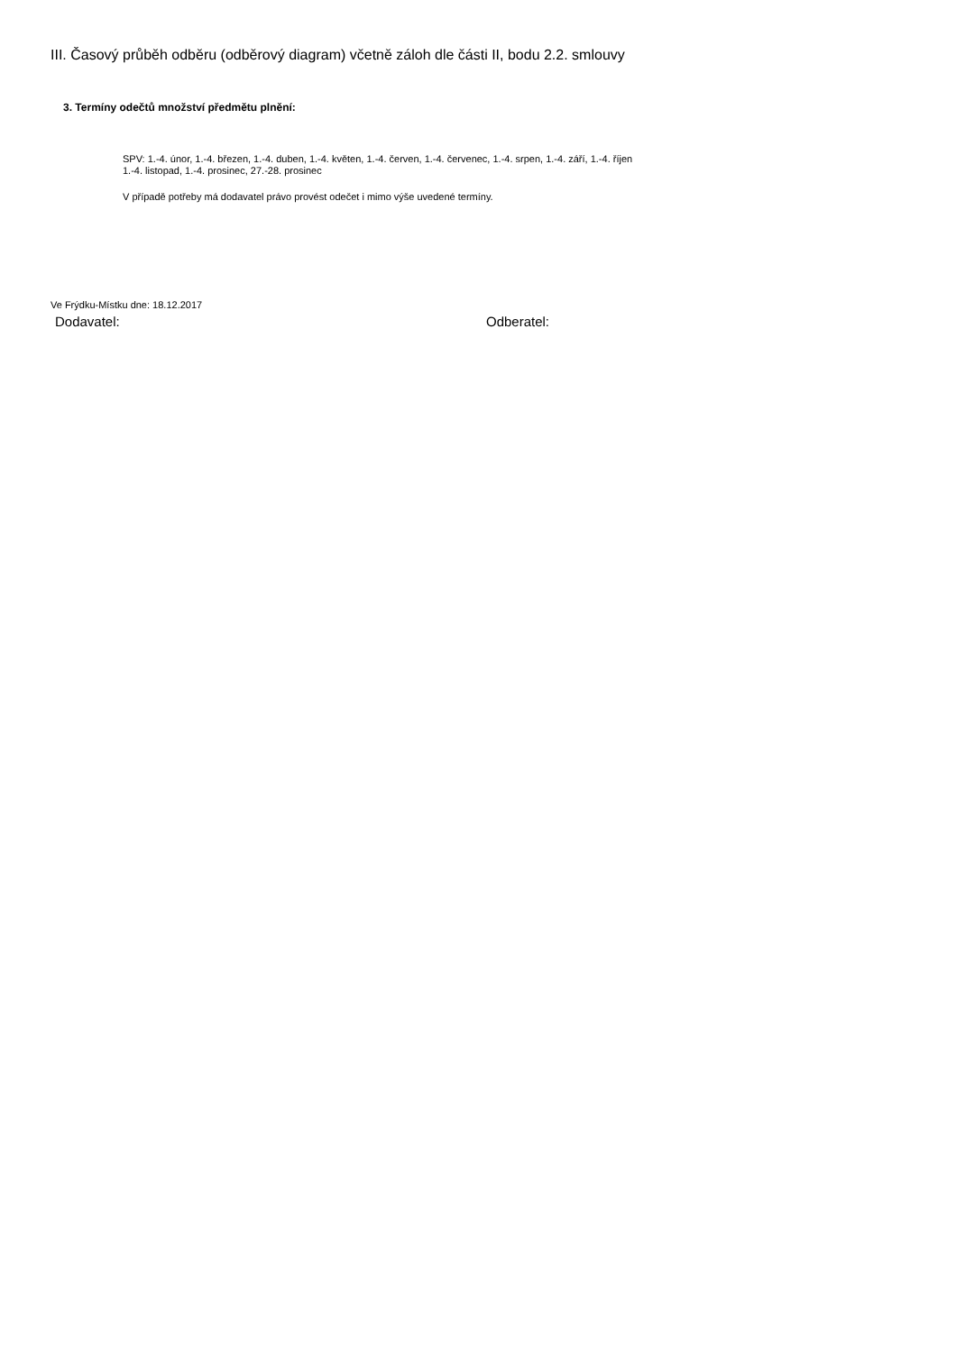III. Časový průběh odběru (odběrový diagram) včetně záloh dle části II, bodu 2.2. smlouvy
3. Termíny odečtů množství předmětu plnění:
SPV: 1.-4. únor, 1.-4. březen, 1.-4. duben, 1.-4. květen, 1.-4. červen, 1.-4. červenec, 1.-4. srpen, 1.-4. září, 1.-4. říjen
1.-4. listopad, 1.-4. prosinec, 27.-28. prosinec
V případě potřeby má dodavatel právo provést odečet i mimo výše uvedené termíny.
Ve Frýdku-Místku dne: 18.12.2017
Dodavatel: Odberatel: